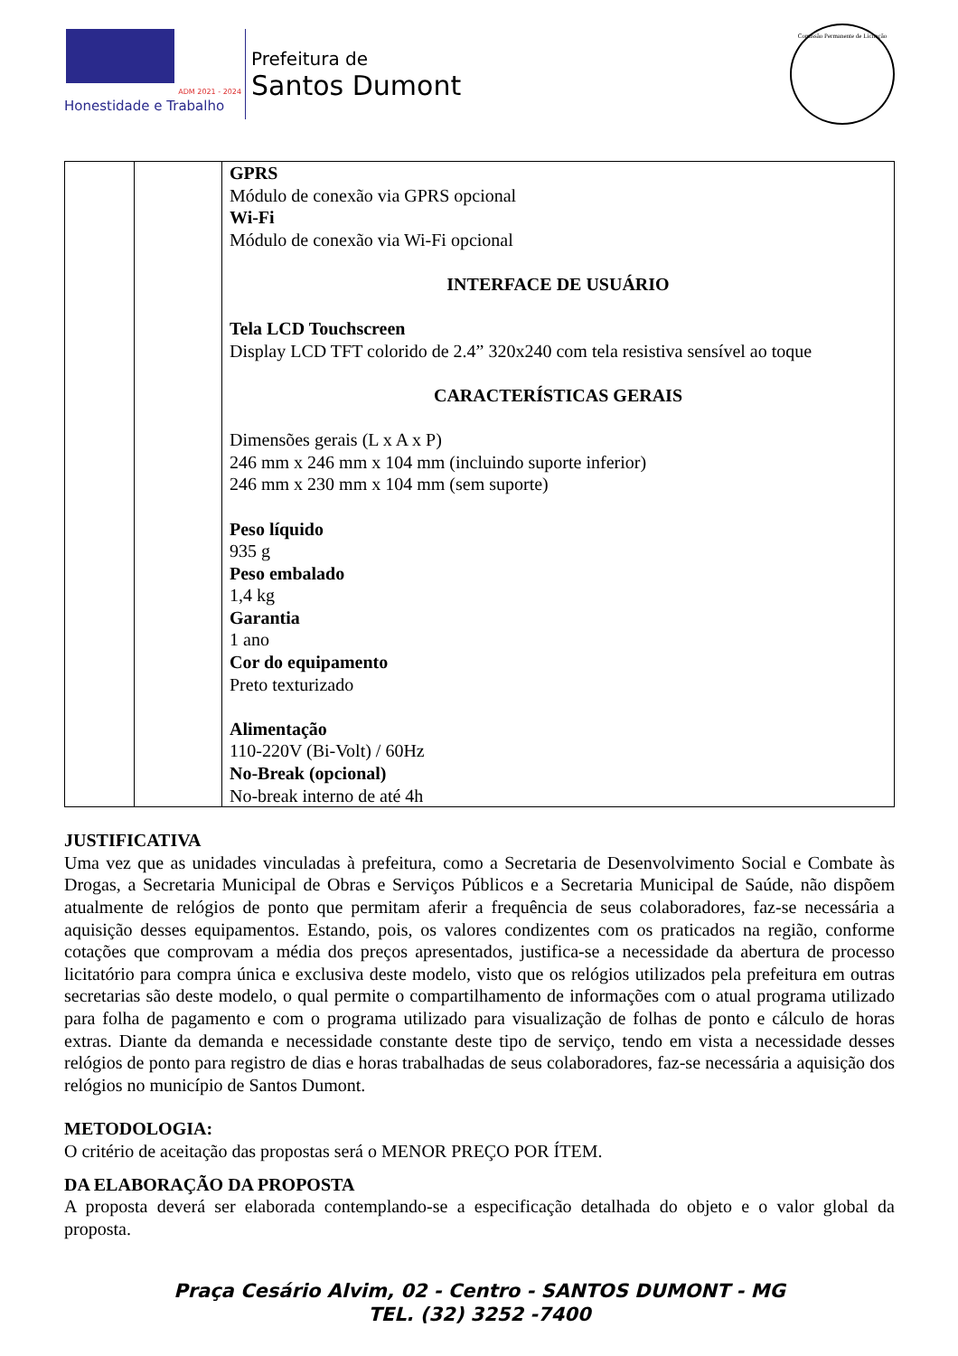ADM 2021 - 2024
Honestidade e Trabalho
Prefeitura de
Santos Dumont
Comissão Permanente de Licitação
| | | GPRS Módulo de conexão via GPRS opcional Wi-Fi Módulo de conexão via Wi-Fi opcional INTERFACE DE USUÁRIO Tela LCD Touchscreen Display LCD TFT colorido de 2.4” 320x240 com tela resistiva sensível ao toque CARACTERÍSTICAS GERAIS Dimensões gerais (L x A x P) 246 mm x 246 mm x 104 mm (incluindo suporte inferior) 246 mm x 230 mm x 104 mm (sem suporte) Peso líquido 935 g Peso embalado 1,4 kg Garantia 1 ano Cor do equipamento Preto texturizado Alimentação 110-220V (Bi-Volt) / 60Hz No-Break (opcional) No-break interno de até 4h |
JUSTIFICATIVA
Uma vez que as unidades vinculadas à prefeitura, como a Secretaria de Desenvolvimento Social e Combate às Drogas, a Secretaria Municipal de Obras e Serviços Públicos e a Secretaria Municipal de Saúde, não dispõem atualmente de relógios de ponto que permitam aferir a frequência de seus colaboradores, faz-se necessária a aquisição desses equipamentos. Estando, pois, os valores condizentes com os praticados na região, conforme cotações que comprovam a média dos preços apresentados, justifica-se a necessidade da abertura de processo licitatório para compra única e exclusiva deste modelo, visto que os relógios utilizados pela prefeitura em outras secretarias são deste modelo, o qual permite o compartilhamento de informações com o atual programa utilizado para folha de pagamento e com o programa utilizado para visualização de folhas de ponto e cálculo de horas extras. Diante da demanda e necessidade constante deste tipo de serviço, tendo em vista a necessidade desses relógios de ponto para registro de dias e horas trabalhadas de seus colaboradores, faz-se necessária a aquisição dos relógios no município de Santos Dumont.
METODOLOGIA:
O critério de aceitação das propostas será o MENOR PREÇO POR ÍTEM.
DA ELABORAÇÃO DA PROPOSTA
A proposta deverá ser elaborada contemplando-se a especificação detalhada do objeto e o valor global da proposta.
Praça Cesário Alvim, 02 - Centro - SANTOS DUMONT - MG
TEL. (32) 3252 -7400